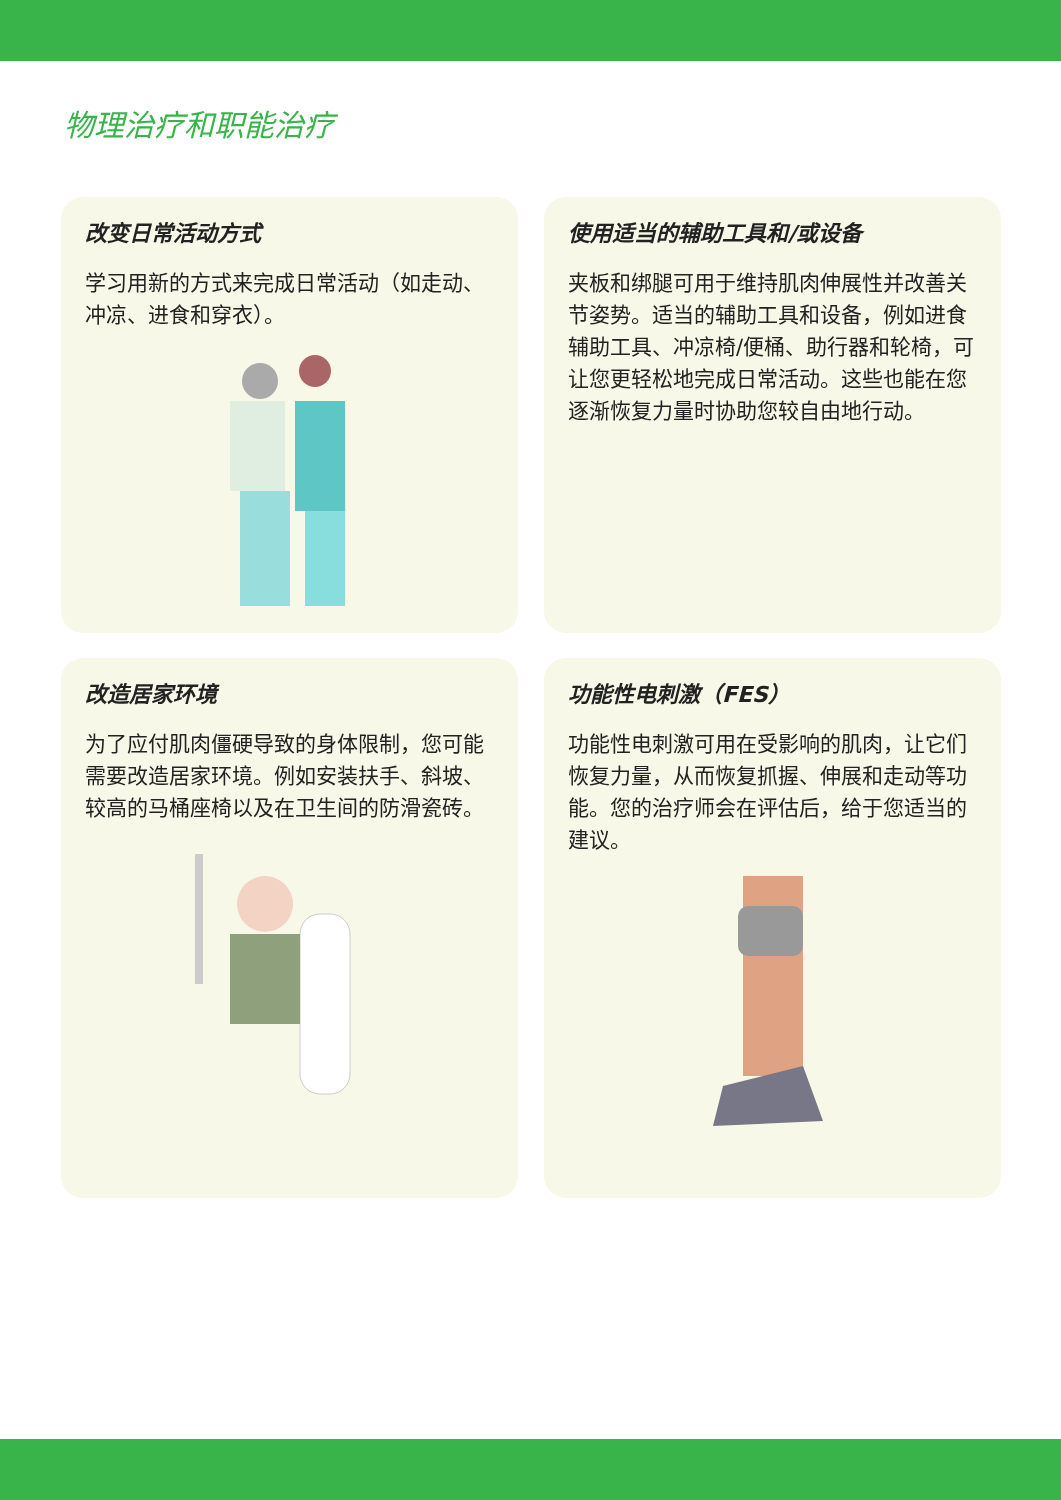物理治疗和职能治疗
改变日常活动方式
学习用新的方式来完成日常活动（如走动、冲凉、进食和穿衣）。
使用适当的辅助工具和/或设备
夹板和绑腿可用于维持肌肉伸展性并改善关节姿势。适当的辅助工具和设备，例如进食辅助工具、冲凉椅/便桶、助行器和轮椅，可让您更轻松地完成日常活动。这些也能在您逐渐恢复力量时协助您较自由地行动。
改造居家环境
为了应付肌肉僵硬导致的身体限制，您可能需要改造居家环境。例如安装扶手、斜坡、较高的马桶座椅以及在卫生间的防滑瓷砖。
功能性电刺激（FES）
功能性电刺激可用在受影响的肌肉，让它们恢复力量，从而恢复抓握、伸展和走动等功能。您的治疗师会在评估后，给于您适当的建议。